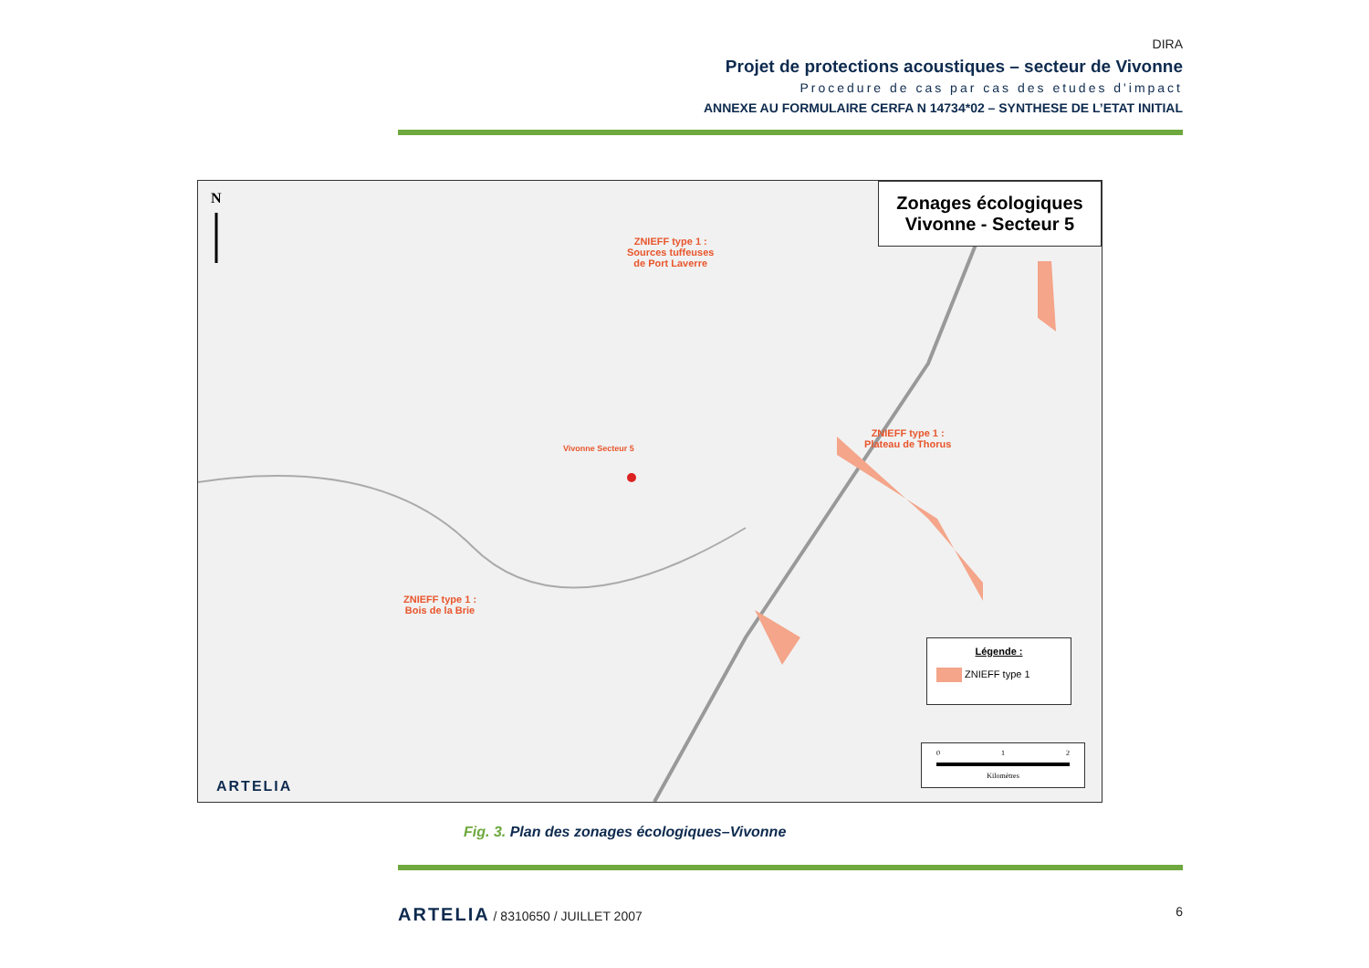DIRA
Projet de protections acoustiques – secteur de Vivonne
Procedure de cas par cas des etudes d'impact
ANNEXE AU FORMULAIRE CERFA N 14734*02 – SYNTHESE DE L’ETAT INITIAL
N
ZNIEFF type 1 :
Sources tuffeuses
de Port Laverre
Vivonne Secteur 5
ZNIEFF type 1 :
Plateau de Thorus
ZNIEFF type 1 :
Bois de la Brie
Zonages écologiques
Vivonne - Secteur 5
Légende :
ZNIEFF type 1
0 1 2
Kilomètres
ARTELIA
Fig. 3. Plan des zonages écologiques–Vivonne
ARTELIA / 8310650 / JUILLET 2007 6